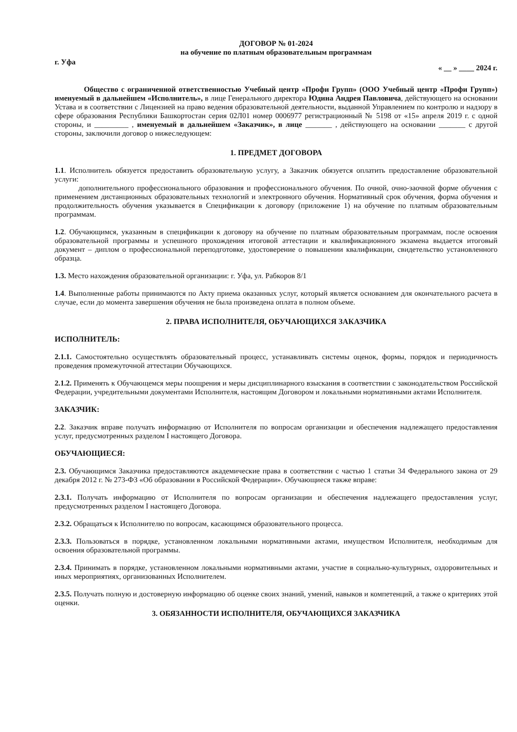ДОГОВОР № 01-2024
на обучение по платным образовательным программам
г. Уфа « __ » ____ 2024 г.
Общество с ограниченной ответственностью Учебный центр «Профи Групп» (ООО Учебный центр «Профи Групп») именуемый в дальнейшем «Исполнитель», в лице Генерального директора Юдина Андрея Павловича, действующего на основании Устава и в соответствии с Лицензией на право ведения образовательной деятельности, выданной Управлением по контролю и надзору в сфере образования Республики Башкортостан серия 02Л01 номер 0006977 регистрационный № 5198 от «15» апреля 2019 г. с одной стороны, и _________ , именуемый в дальнейшем «Заказчик», в лице _______ , действующего на основании _______ с другой стороны, заключили договор о нижеследующем:
1. ПРЕДМЕТ ДОГОВОРА
1.1. Исполнитель обязуется предоставить образовательную услугу, а Заказчик обязуется оплатить предоставление образовательной услуги:
дополнительного профессионального образования и профессионального обучения. По очной, очно-заочной форме обучения с применением дистанционных образовательных технологий и электронного обучения. Нормативный срок обучения, форма обучения и продолжительность обучения указывается в Спецификации к договору (приложение 1) на обучение по платным образовательным программам.
1.2. Обучающимся, указанным в спецификации к договору на обучение по платным образовательным программам, после освоения образовательной программы и успешного прохождения итоговой аттестации и квалификационного экзамена выдается итоговый документ – диплом о профессиональной переподготовке, удостоверение о повышении квалификации, свидетельство установленного образца.
1.3. Место нахождения образовательной организации: г. Уфа, ул. Рабкоров 8/1
1.4. Выполненные работы принимаются по Акту приема оказанных услуг, который является основанием для окончательного расчета в случае, если до момента завершения обучения не была произведена оплата в полном объеме.
2. ПРАВА ИСПОЛНИТЕЛЯ, ОБУЧАЮЩИХСЯ ЗАКАЗЧИКА
ИСПОЛНИТЕЛЬ:
2.1.1. Самостоятельно осуществлять образовательный процесс, устанавливать системы оценок, формы, порядок и периодичность проведения промежуточной аттестации Обучающихся.
2.1.2. Применять к Обучающемся меры поощрения и меры дисциплинарного взыскания в соответствии с законодательством Российской Федерации, учредительными документами Исполнителя, настоящим Договором и локальными нормативными актами Исполнителя.
ЗАКАЗЧИК:
2.2. Заказчик вправе получать информацию от Исполнителя по вопросам организации и обеспечения надлежащего предоставления услуг, предусмотренных разделом I настоящего Договора.
ОБУЧАЮЩИЕСЯ:
2.3. Обучающимся Заказчика предоставляются академические права в соответствии с частью 1 статьи 34 Федерального закона от 29 декабря 2012 г. № 273-ФЗ «Об образовании в Российской Федерации». Обучающиеся также вправе:
2.3.1. Получать информацию от Исполнителя по вопросам организации и обеспечения надлежащего предоставления услуг, предусмотренных разделом I настоящего Договора.
2.3.2. Обращаться к Исполнителю по вопросам, касающимся образовательного процесса.
2.3.3. Пользоваться в порядке, установленном локальными нормативными актами, имуществом Исполнителя, необходимым для освоения образовательной программы.
2.3.4. Принимать в порядке, установленном локальными нормативными актами, участие в социально-культурных, оздоровительных и иных мероприятиях, организованных Исполнителем.
2.3.5. Получать полную и достоверную информацию об оценке своих знаний, умений, навыков и компетенций, а также о критериях этой оценки.
3. ОБЯЗАННОСТИ ИСПОЛНИТЕЛЯ, ОБУЧАЮЩИХСЯ ЗАКАЗЧИКА